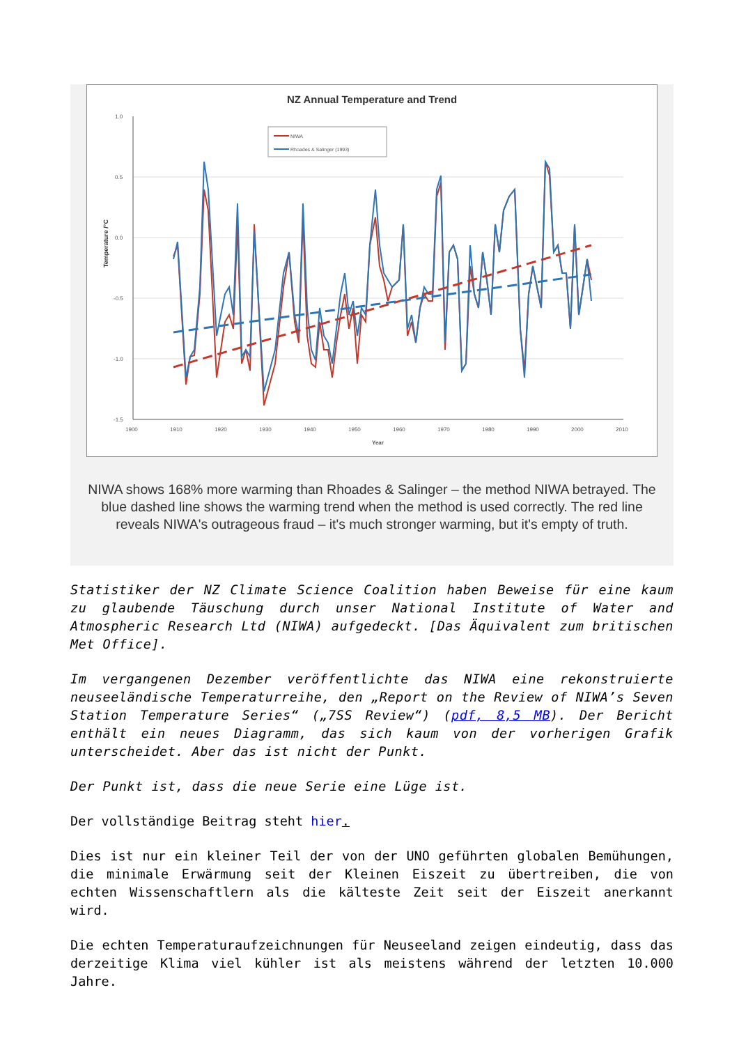NZ Annual Temperature and Trend
1.0
0.5
0.0
-0.5
-1.0
-1.5
1900
1910
1920
1930
1940
1950
1960
1970
1980
1990
2000
2010
Year
Temperature /°C
NIWA
Rhoades & Salinger (1993)
NIWA shows 168% more warming than Rhoades & Salinger – the method NIWA betrayed. The blue dashed line shows the warming trend when the method is used correctly. The red line reveals NIWA's outrageous fraud – it's much stronger warming, but it's empty of truth.
Statistiker der NZ Climate Science Coalition haben Beweise für eine kaum zu glaubende Täuschung durch unser National Institute of Water and Atmospheric Research Ltd (NIWA) aufgedeckt. [Das Äquivalent zum britischen Met Office].
Im vergangenen Dezember veröffentlichte das NIWA eine rekonstruierte neuseeländische Temperaturreihe, den „Report on the Review of NIWA’s Seven Station Temperature Series“ („7SS Review“) (pdf, 8,5 MB). Der Bericht enthält ein neues Diagramm, das sich kaum von der vorherigen Grafik unterscheidet. Aber das ist nicht der Punkt.
Der Punkt ist, dass die neue Serie eine Lüge ist.
Der vollständige Beitrag steht hier.
Dies ist nur ein kleiner Teil der von der UNO geführten globalen Bemühungen, die minimale Erwärmung seit der Kleinen Eiszeit zu übertreiben, die von echten Wissenschaftlern als die kälteste Zeit seit der Eiszeit anerkannt wird.
Die echten Temperaturaufzeichnungen für Neuseeland zeigen eindeutig, dass das derzeitige Klima viel kühler ist als meistens während der letzten 10.000 Jahre.